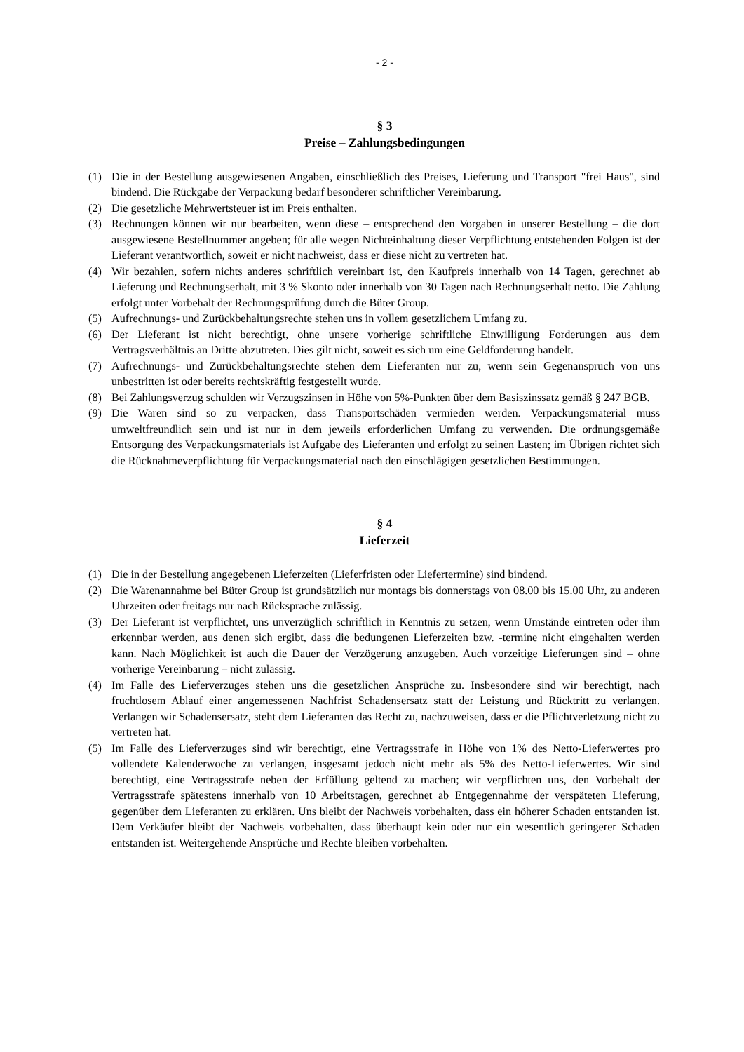- 2 -
§ 3
Preise – Zahlungsbedingungen
(1) Die in der Bestellung ausgewiesenen Angaben, einschließlich des Preises, Lieferung und Transport "frei Haus", sind bindend. Die Rückgabe der Verpackung bedarf besonderer schriftlicher Vereinbarung.
(2) Die gesetzliche Mehrwertsteuer ist im Preis enthalten.
(3) Rechnungen können wir nur bearbeiten, wenn diese – entsprechend den Vorgaben in unserer Bestellung – die dort ausgewiesene Bestellnummer angeben; für alle wegen Nichteinhaltung dieser Verpflichtung entstehenden Folgen ist der Lieferant verantwortlich, soweit er nicht nachweist, dass er diese nicht zu vertreten hat.
(4) Wir bezahlen, sofern nichts anderes schriftlich vereinbart ist, den Kaufpreis innerhalb von 14 Tagen, gerechnet ab Lieferung und Rechnungserhalt, mit 3 % Skonto oder innerhalb von 30 Tagen nach Rechnungserhalt netto. Die Zahlung erfolgt unter Vorbehalt der Rechnungsprüfung durch die Büter Group.
(5) Aufrechnungs- und Zurückbehaltungsrechte stehen uns in vollem gesetzlichem Umfang zu.
(6) Der Lieferant ist nicht berechtigt, ohne unsere vorherige schriftliche Einwilligung Forderungen aus dem Vertragsverhältnis an Dritte abzutreten. Dies gilt nicht, soweit es sich um eine Geldforderung handelt.
(7) Aufrechnungs- und Zurückbehaltungsrechte stehen dem Lieferanten nur zu, wenn sein Gegenanspruch von uns unbestritten ist oder bereits rechtskräftig festgestellt wurde.
(8) Bei Zahlungsverzug schulden wir Verzugszinsen in Höhe von 5%-Punkten über dem Basiszinssatz gemäß § 247 BGB.
(9) Die Waren sind so zu verpacken, dass Transportschäden vermieden werden. Verpackungsmaterial muss umweltfreundlich sein und ist nur in dem jeweils erforderlichen Umfang zu verwenden. Die ordnungsgemäße Entsorgung des Verpackungsmaterials ist Aufgabe des Lieferanten und erfolgt zu seinen Lasten; im Übrigen richtet sich die Rücknahmeverpflichtung für Verpackungsmaterial nach den einschlägigen gesetzlichen Bestimmungen.
§ 4
Lieferzeit
(1) Die in der Bestellung angegebenen Lieferzeiten (Lieferfristen oder Liefertermine) sind bindend.
(2) Die Warenannahme bei Büter Group ist grundsätzlich nur montags bis donnerstags von 08.00 bis 15.00 Uhr, zu anderen Uhrzeiten oder freitags nur nach Rücksprache zulässig.
(3) Der Lieferant ist verpflichtet, uns unverzüglich schriftlich in Kenntnis zu setzen, wenn Umstände eintreten oder ihm erkennbar werden, aus denen sich ergibt, dass die bedungenen Lieferzeiten bzw. -termine nicht eingehalten werden kann. Nach Möglichkeit ist auch die Dauer der Verzögerung anzugeben. Auch vorzeitige Lieferungen sind – ohne vorherige Vereinbarung – nicht zulässig.
(4) Im Falle des Lieferverzuges stehen uns die gesetzlichen Ansprüche zu. Insbesondere sind wir berechtigt, nach fruchtlosem Ablauf einer angemessenen Nachfrist Schadensersatz statt der Leistung und Rücktritt zu verlangen. Verlangen wir Schadensersatz, steht dem Lieferanten das Recht zu, nachzuweisen, dass er die Pflichtverletzung nicht zu vertreten hat.
(5) Im Falle des Lieferverzuges sind wir berechtigt, eine Vertragsstrafe in Höhe von 1% des Netto-Lieferwertes pro vollendete Kalenderwoche zu verlangen, insgesamt jedoch nicht mehr als 5% des Netto-Lieferwertes. Wir sind berechtigt, eine Vertragsstrafe neben der Erfüllung geltend zu machen; wir verpflichten uns, den Vorbehalt der Vertragsstrafe spätestens innerhalb von 10 Arbeitstagen, gerechnet ab Entgegennahme der verspäteten Lieferung, gegenüber dem Lieferanten zu erklären. Uns bleibt der Nachweis vorbehalten, dass ein höherer Schaden entstanden ist. Dem Verkäufer bleibt der Nachweis vorbehalten, dass überhaupt kein oder nur ein wesentlich geringerer Schaden entstanden ist. Weitergehende Ansprüche und Rechte bleiben vorbehalten.